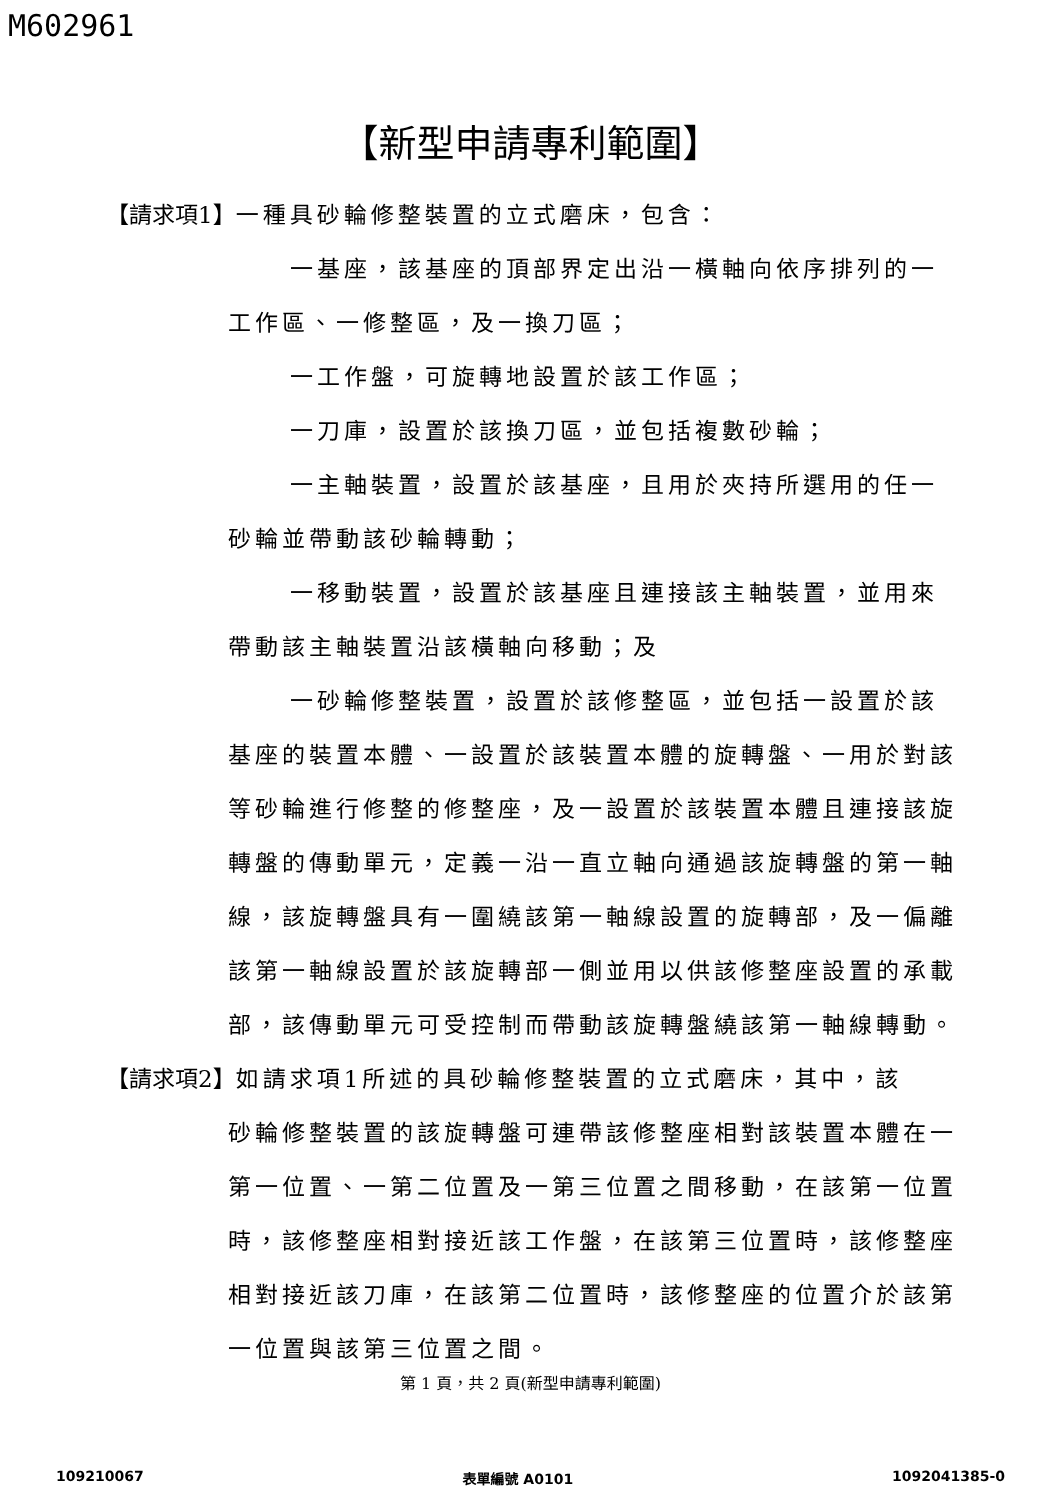M602961
【新型申請專利範圍】
【請求項1】一種具砂輪修整裝置的立式磨床，包含：
一基座，該基座的頂部界定出沿一橫軸向依序排列的一工作區、一修整區，及一換刀區；
一工作盤，可旋轉地設置於該工作區；
一刀庫，設置於該換刀區，並包括複數砂輪；
一主軸裝置，設置於該基座，且用於夾持所選用的任一砂輪並帶動該砂輪轉動；
一移動裝置，設置於該基座且連接該主軸裝置，並用來帶動該主軸裝置沿該橫軸向移動；及
一砂輪修整裝置，設置於該修整區，並包括一設置於該基座的裝置本體、一設置於該裝置本體的旋轉盤、一用於對該等砂輪進行修整的修整座，及一設置於該裝置本體且連接該旋轉盤的傳動單元，定義一沿一直立軸向通過該旋轉盤的第一軸線，該旋轉盤具有一圍繞該第一軸線設置的旋轉部，及一偏離該第一軸線設置於該旋轉部一側並用以供該修整座設置的承載部，該傳動單元可受控制而帶動該旋轉盤繞該第一軸線轉動。
【請求項2】如請求項1所述的具砂輪修整裝置的立式磨床，其中，該
砂輪修整裝置的該旋轉盤可連帶該修整座相對該裝置本體在一第一位置、一第二位置及一第三位置之間移動，在該第一位置時，該修整座相對接近該工作盤，在該第三位置時，該修整座相對接近該刀庫，在該第二位置時，該修整座的位置介於該第一位置與該第三位置之間。
第 1 頁，共 2 頁(新型申請專利範圍)
109210067 表單編號 A0101 1092041385-0